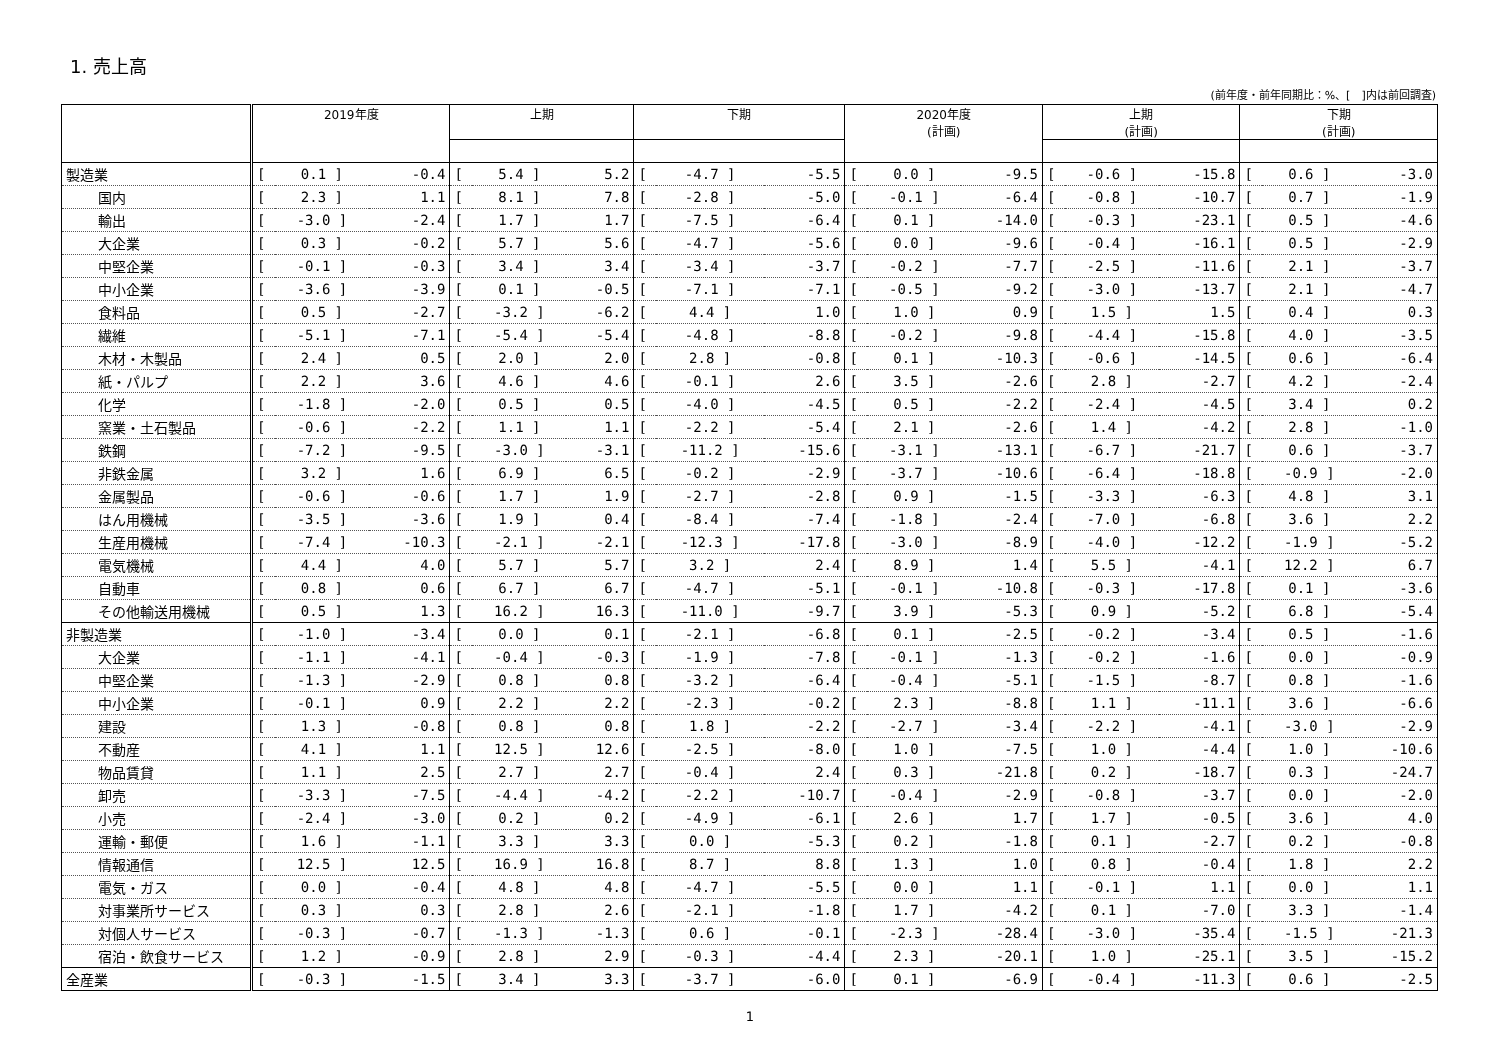1. 売上高
(前年度・前年同期比：%、[　]内は前回調査)
| | 2019年度 | | | 上期 | | | 下期 | | | 2020年度 (計画) | | | 上期 (計画) | | | 下期 (計画) | | |
| --- | --- | --- | --- | --- | --- | --- | --- | --- | --- | --- | --- | --- | --- | --- | --- | --- | --- | --- |
| 製造業 | [ | 0.1 ] | -0.4 | [ | 5.4 ] | 5.2 | [ | -4.7 ] | -5.5 | [ | 0.0 ] | -9.5 | [ | -0.6 ] | -15.8 | [ | 0.6 ] | -3.0 |
| 国内 | [ | 2.3 ] | 1.1 | [ | 8.1 ] | 7.8 | [ | -2.8 ] | -5.0 | [ | -0.1 ] | -6.4 | [ | -0.8 ] | -10.7 | [ | 0.7 ] | -1.9 |
| 輸出 | [ | -3.0 ] | -2.4 | [ | 1.7 ] | 1.7 | [ | -7.5 ] | -6.4 | [ | 0.1 ] | -14.0 | [ | -0.3 ] | -23.1 | [ | 0.5 ] | -4.6 |
| 大企業 | [ | 0.3 ] | -0.2 | [ | 5.7 ] | 5.6 | [ | -4.7 ] | -5.6 | [ | 0.0 ] | -9.6 | [ | -0.4 ] | -16.1 | [ | 0.5 ] | -2.9 |
| 中堅企業 | [ | -0.1 ] | -0.3 | [ | 3.4 ] | 3.4 | [ | -3.4 ] | -3.7 | [ | -0.2 ] | -7.7 | [ | -2.5 ] | -11.6 | [ | 2.1 ] | -3.7 |
| 中小企業 | [ | -3.6 ] | -3.9 | [ | 0.1 ] | -0.5 | [ | -7.1 ] | -7.1 | [ | -0.5 ] | -9.2 | [ | -3.0 ] | -13.7 | [ | 2.1 ] | -4.7 |
| 食料品 | [ | 0.5 ] | -2.7 | [ | -3.2 ] | -6.2 | [ | 4.4 ] | 1.0 | [ | 1.0 ] | 0.9 | [ | 1.5 ] | 1.5 | [ | 0.4 ] | 0.3 |
| 繊維 | [ | -5.1 ] | -7.1 | [ | -5.4 ] | -5.4 | [ | -4.8 ] | -8.8 | [ | -0.2 ] | -9.8 | [ | -4.4 ] | -15.8 | [ | 4.0 ] | -3.5 |
| 木材・木製品 | [ | 2.4 ] | 0.5 | [ | 2.0 ] | 2.0 | [ | 2.8 ] | -0.8 | [ | 0.1 ] | -10.3 | [ | -0.6 ] | -14.5 | [ | 0.6 ] | -6.4 |
| 紙・パルプ | [ | 2.2 ] | 3.6 | [ | 4.6 ] | 4.6 | [ | -0.1 ] | 2.6 | [ | 3.5 ] | -2.6 | [ | 2.8 ] | -2.7 | [ | 4.2 ] | -2.4 |
| 化学 | [ | -1.8 ] | -2.0 | [ | 0.5 ] | 0.5 | [ | -4.0 ] | -4.5 | [ | 0.5 ] | -2.2 | [ | -2.4 ] | -4.5 | [ | 3.4 ] | 0.2 |
| 窯業・土石製品 | [ | -0.6 ] | -2.2 | [ | 1.1 ] | 1.1 | [ | -2.2 ] | -5.4 | [ | 2.1 ] | -2.6 | [ | 1.4 ] | -4.2 | [ | 2.8 ] | -1.0 |
| 鉄鋼 | [ | -7.2 ] | -9.5 | [ | -3.0 ] | -3.1 | [ | -11.2 ] | -15.6 | [ | -3.1 ] | -13.1 | [ | -6.7 ] | -21.7 | [ | 0.6 ] | -3.7 |
| 非鉄金属 | [ | 3.2 ] | 1.6 | [ | 6.9 ] | 6.5 | [ | -0.2 ] | -2.9 | [ | -3.7 ] | -10.6 | [ | -6.4 ] | -18.8 | [ | -0.9 ] | -2.0 |
| 金属製品 | [ | -0.6 ] | -0.6 | [ | 1.7 ] | 1.9 | [ | -2.7 ] | -2.8 | [ | 0.9 ] | -1.5 | [ | -3.3 ] | -6.3 | [ | 4.8 ] | 3.1 |
| はん用機械 | [ | -3.5 ] | -3.6 | [ | 1.9 ] | 0.4 | [ | -8.4 ] | -7.4 | [ | -1.8 ] | -2.4 | [ | -7.0 ] | -6.8 | [ | 3.6 ] | 2.2 |
| 生産用機械 | [ | -7.4 ] | -10.3 | [ | -2.1 ] | -2.1 | [ | -12.3 ] | -17.8 | [ | -3.0 ] | -8.9 | [ | -4.0 ] | -12.2 | [ | -1.9 ] | -5.2 |
| 電気機械 | [ | 4.4 ] | 4.0 | [ | 5.7 ] | 5.7 | [ | 3.2 ] | 2.4 | [ | 8.9 ] | 1.4 | [ | 5.5 ] | -4.1 | [ | 12.2 ] | 6.7 |
| 自動車 | [ | 0.8 ] | 0.6 | [ | 6.7 ] | 6.7 | [ | -4.7 ] | -5.1 | [ | -0.1 ] | -10.8 | [ | -0.3 ] | -17.8 | [ | 0.1 ] | -3.6 |
| その他輸送用機械 | [ | 0.5 ] | 1.3 | [ | 16.2 ] | 16.3 | [ | -11.0 ] | -9.7 | [ | 3.9 ] | -5.3 | [ | 0.9 ] | -5.2 | [ | 6.8 ] | -5.4 |
| 非製造業 | [ | -1.0 ] | -3.4 | [ | 0.0 ] | 0.1 | [ | -2.1 ] | -6.8 | [ | 0.1 ] | -2.5 | [ | -0.2 ] | -3.4 | [ | 0.5 ] | -1.6 |
| 大企業 | [ | -1.1 ] | -4.1 | [ | -0.4 ] | -0.3 | [ | -1.9 ] | -7.8 | [ | -0.1 ] | -1.3 | [ | -0.2 ] | -1.6 | [ | 0.0 ] | -0.9 |
| 中堅企業 | [ | -1.3 ] | -2.9 | [ | 0.8 ] | 0.8 | [ | -3.2 ] | -6.4 | [ | -0.4 ] | -5.1 | [ | -1.5 ] | -8.7 | [ | 0.8 ] | -1.6 |
| 中小企業 | [ | -0.1 ] | 0.9 | [ | 2.2 ] | 2.2 | [ | -2.3 ] | -0.2 | [ | 2.3 ] | -8.8 | [ | 1.1 ] | -11.1 | [ | 3.6 ] | -6.6 |
| 建設 | [ | 1.3 ] | -0.8 | [ | 0.8 ] | 0.8 | [ | 1.8 ] | -2.2 | [ | -2.7 ] | -3.4 | [ | -2.2 ] | -4.1 | [ | -3.0 ] | -2.9 |
| 不動産 | [ | 4.1 ] | 1.1 | [ | 12.5 ] | 12.6 | [ | -2.5 ] | -8.0 | [ | 1.0 ] | -7.5 | [ | 1.0 ] | -4.4 | [ | 1.0 ] | -10.6 |
| 物品賃貸 | [ | 1.1 ] | 2.5 | [ | 2.7 ] | 2.7 | [ | -0.4 ] | 2.4 | [ | 0.3 ] | -21.8 | [ | 0.2 ] | -18.7 | [ | 0.3 ] | -24.7 |
| 卸売 | [ | -3.3 ] | -7.5 | [ | -4.4 ] | -4.2 | [ | -2.2 ] | -10.7 | [ | -0.4 ] | -2.9 | [ | -0.8 ] | -3.7 | [ | 0.0 ] | -2.0 |
| 小売 | [ | -2.4 ] | -3.0 | [ | 0.2 ] | 0.2 | [ | -4.9 ] | -6.1 | [ | 2.6 ] | 1.7 | [ | 1.7 ] | -0.5 | [ | 3.6 ] | 4.0 |
| 運輸・郵便 | [ | 1.6 ] | -1.1 | [ | 3.3 ] | 3.3 | [ | 0.0 ] | -5.3 | [ | 0.2 ] | -1.8 | [ | 0.1 ] | -2.7 | [ | 0.2 ] | -0.8 |
| 情報通信 | [ | 12.5 ] | 12.5 | [ | 16.9 ] | 16.8 | [ | 8.7 ] | 8.8 | [ | 1.3 ] | 1.0 | [ | 0.8 ] | -0.4 | [ | 1.8 ] | 2.2 |
| 電気・ガス | [ | 0.0 ] | -0.4 | [ | 4.8 ] | 4.8 | [ | -4.7 ] | -5.5 | [ | 0.0 ] | 1.1 | [ | -0.1 ] | 1.1 | [ | 0.0 ] | 1.1 |
| 対事業所サービス | [ | 0.3 ] | 0.3 | [ | 2.8 ] | 2.6 | [ | -2.1 ] | -1.8 | [ | 1.7 ] | -4.2 | [ | 0.1 ] | -7.0 | [ | 3.3 ] | -1.4 |
| 対個人サービス | [ | -0.3 ] | -0.7 | [ | -1.3 ] | -1.3 | [ | 0.6 ] | -0.1 | [ | -2.3 ] | -28.4 | [ | -3.0 ] | -35.4 | [ | -1.5 ] | -21.3 |
| 宿泊・飲食サービス | [ | 1.2 ] | -0.9 | [ | 2.8 ] | 2.9 | [ | -0.3 ] | -4.4 | [ | 2.3 ] | -20.1 | [ | 1.0 ] | -25.1 | [ | 3.5 ] | -15.2 |
| 全産業 | [ | -0.3 ] | -1.5 | [ | 3.4 ] | 3.3 | [ | -3.7 ] | -6.0 | [ | 0.1 ] | -6.9 | [ | -0.4 ] | -11.3 | [ | 0.6 ] | -2.5 |
1